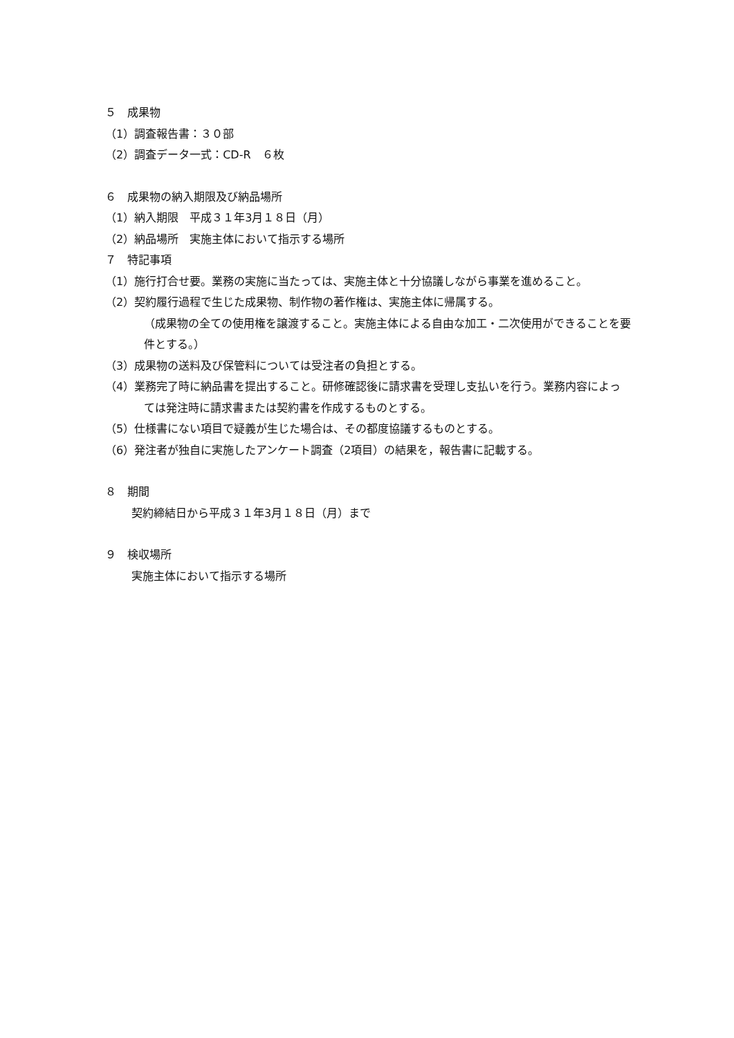５　成果物
（1）調査報告書：３０部
（2）調査データ一式：CD-R　６枚
６　成果物の納入期限及び納品場所
（1）納入期限　平成３１年3月１８日（月）
（2）納品場所　実施主体において指示する場所
７　特記事項
（1）施行打合せ要。業務の実施に当たっては、実施主体と十分協議しながら事業を進めること。
（2）契約履行過程で生じた成果物、制作物の著作権は、実施主体に帰属する。
（成果物の全ての使用権を譲渡すること。実施主体による自由な加工・二次使用ができることを要件とする。）
（3）成果物の送料及び保管料については受注者の負担とする。
（4）業務完了時に納品書を提出すること。研修確認後に請求書を受理し支払いを行う。業務内容によっては発注時に請求書または契約書を作成するものとする。
（5）仕様書にない項目で疑義が生じた場合は、その都度協議するものとする。
（6）発注者が独自に実施したアンケート調査（2項目）の結果を，報告書に記載する。
８　期間
契約締結日から平成３１年3月１８日（月）まで
９　検収場所
実施主体において指示する場所